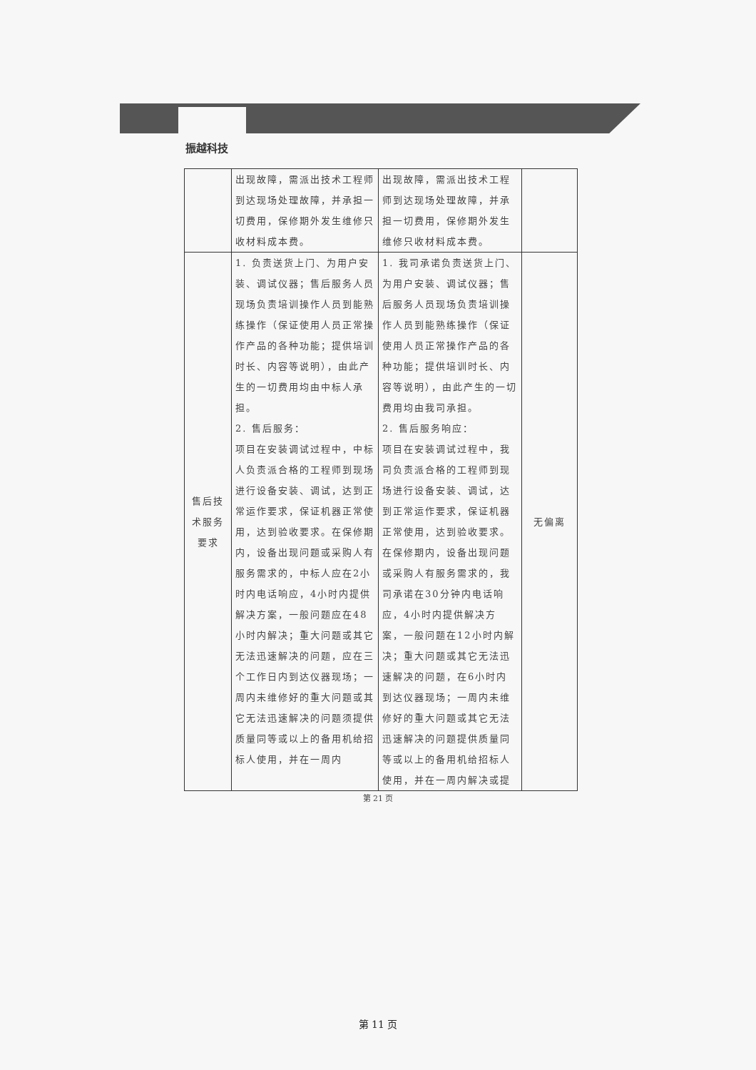振越科技
| | 出现故障，需派出技术工程师到达现场处理故障，并承担一切费用，保修期外发生维修只收材料成本费。 | 出现故障，需派出技术工程师到达现场处理故障，并承担一切费用，保修期外发生维修只收材料成本费。 | |
| 售后技术服务要求 | 1. 负责送货上门、为用户安装、调试仪器；售后服务人员现场负责培训操作人员到能熟练操作（保证使用人员正常操作产品的各种功能；提供培训时长、内容等说明），由此产生的一切费用均由中标人承担。 2. 售后服务： 项目在安装调试过程中，中标人负责派合格的工程师到现场进行设备安装、调试，达到正常运作要求，保证机器正常使用，达到验收要求。在保修期内，设备出现问题或采购人有服务需求的，中标人应在2小时内电话响应，4小时内提供解决方案，一般问题应在48小时内解决；重大问题或其它无法迅速解决的问题，应在三个工作日内到达仪器现场；一周内未维修好的重大问题或其它无法迅速解决的问题须提供质量同等或以上的备用机给招标人使用，并在一周内 | 1. 我司承诺负责送货上门、为用户安装、调试仪器；售后服务人员现场负责培训操作人员到能熟练操作（保证使用人员正常操作产品的各种功能；提供培训时长、内容等说明），由此产生的一切费用均由我司承担。 2. 售后服务响应： 项目在安装调试过程中，我司负责派合格的工程师到现场进行设备安装、调试，达到正常运作要求，保证机器正常使用，达到验收要求。在保修期内，设备出现问题或采购人有服务需求的，我司承诺在30分钟内电话响应，4小时内提供解决方案，一般问题在12小时内解决；重大问题或其它无法迅速解决的问题，在6小时内到达仪器现场；一周内未维修好的重大问题或其它无法迅速解决的问题提供质量同等或以上的备用机给招标人使用，并在一周内解决或提 | 无偏离 |
第 21 页
第 11 页